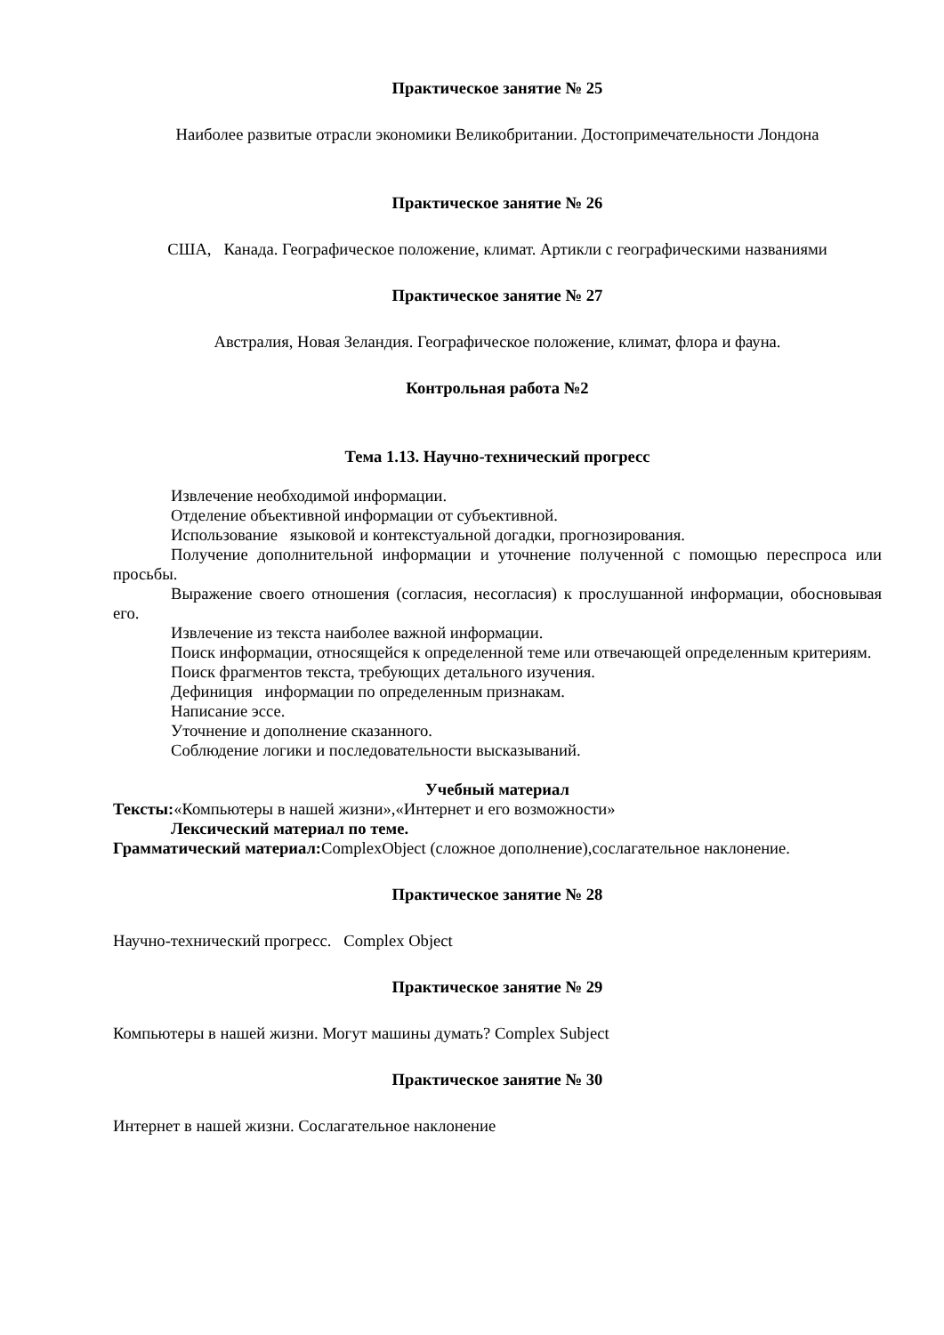Практическое занятие № 25
Наиболее развитые отрасли экономики Великобритании. Достопримечательности Лондона
Практическое занятие № 26
США, Канада. Географическое положение, климат. Артикли с географическими названиями
Практическое занятие № 27
Австралия, Новая Зеландия. Географическое положение, климат, флора и фауна.
Контрольная работа №2
Тема 1.13. Научно-технический прогресс
Извлечение необходимой информации.
Отделение объективной информации от субъективной.
Использование языковой и контекстуальной догадки, прогнозирования.
Получение дополнительной информации и уточнение полученной с помощью переспроса или просьбы.
Выражение своего отношения (согласия, несогласия) к прослушанной информации, обосновывая его.
Извлечение из текста наиболее важной информации.
Поиск информации, относящейся к определенной теме или отвечающей определенным критериям.
Поиск фрагментов текста, требующих детального изучения.
Дефиниция информации по определенным признакам.
Написание эссе.
Уточнение и дополнение сказанного.
Соблюдение логики и последовательности высказываний.
Учебный материал
Тексты:«Компьютеры в нашей жизни»,«Интернет и его возможности»
Лексический материал по теме.
Грамматический материал: ComplexObject (сложное дополнение),сослагательное наклонение.
Практическое занятие № 28
Научно-технический прогресс. Complex Object
Практическое занятие № 29
Компьютеры в нашей жизни. Могут машины думать? Complex Subject
Практическое занятие № 30
Интернет в нашей жизни. Сослагательное наклонение